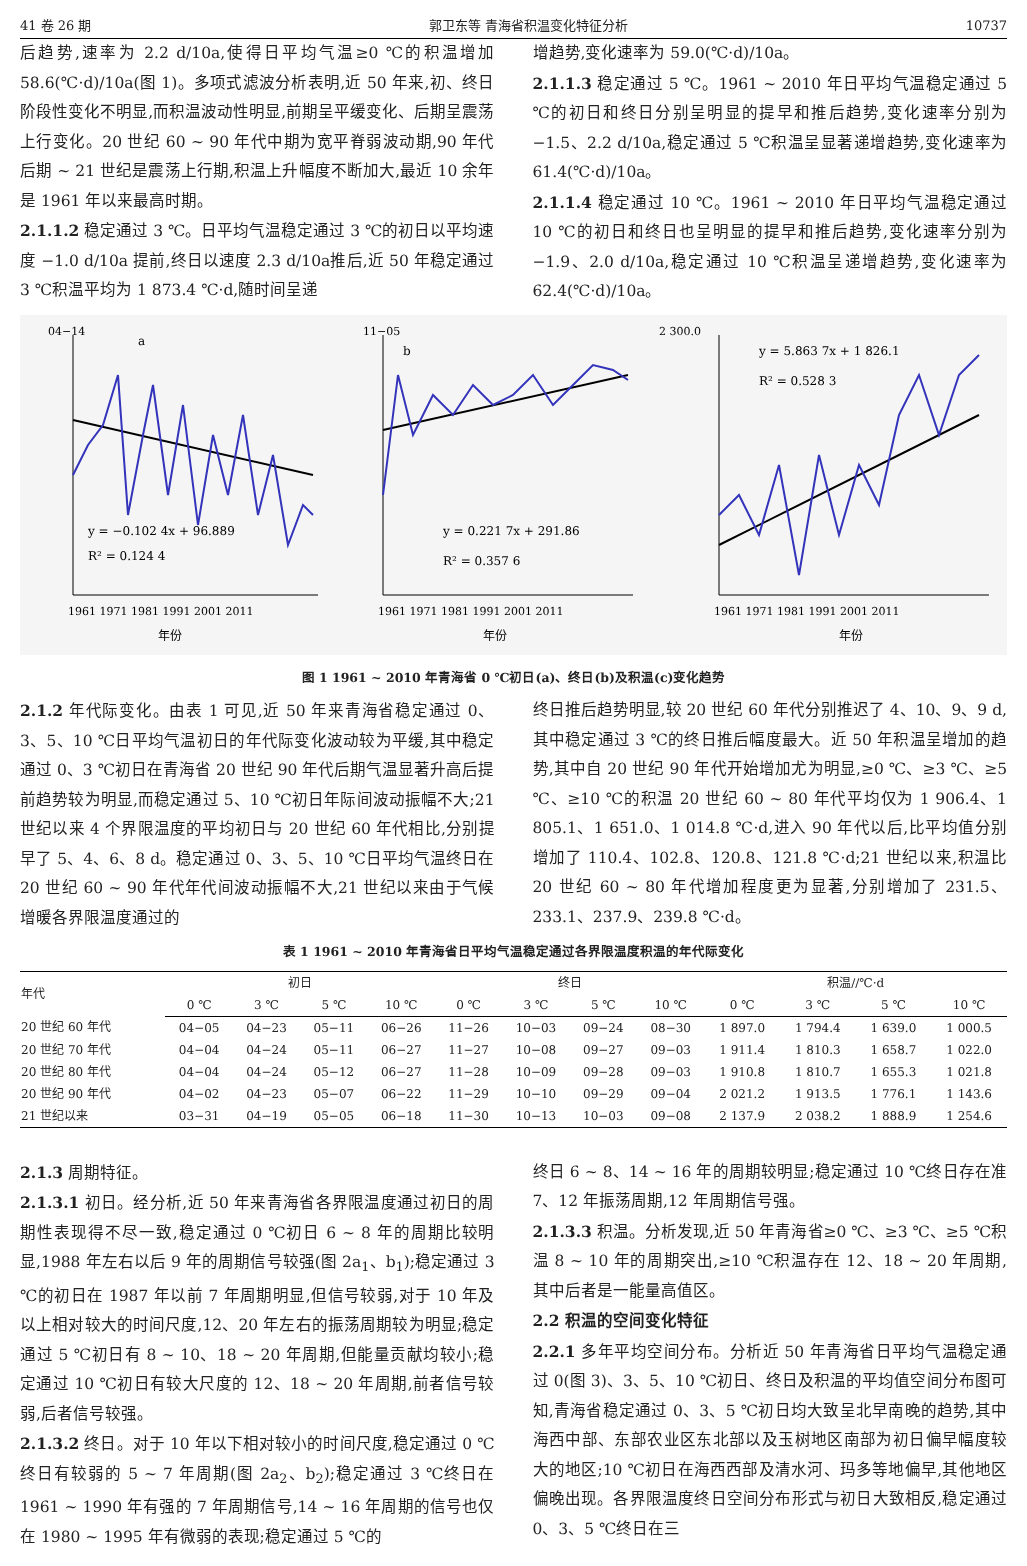41 卷 26 期 郭卫东等 青海省积温变化特征分析 10737
后趋势,速率为 2.2 d/10a,使得日平均气温≥0 ℃的积温增加 58.6(℃·d)/10a(图 1)。多项式滤波分析表明,近 50 年来,初、终日阶段性变化不明显,而积温波动性明显,前期呈平缓变化、后期呈震荡上行变化。20 世纪 60 ~ 90 年代中期为宽平脊弱波动期,90 年代后期 ~ 21 世纪是震荡上行期,积温上升幅度不断加大,最近 10 余年是 1961 年以来最高时期。
2.1.1.2 稳定通过 3 ℃。日平均气温稳定通过 3 ℃的初日以平均速度 −1.0 d/10a 提前,终日以速度 2.3 d/10a推后,近 50 年稳定通过 3 ℃积温平均为 1 873.4 ℃·d,随时间呈递
增趋势,变化速率为 59.0(℃·d)/10a。
2.1.1.3 稳定通过 5 ℃。1961 ~ 2010 年日平均气温稳定通过 5 ℃的初日和终日分别呈明显的提早和推后趋势,变化速率分别为 −1.5、2.2 d/10a,稳定通过 5 ℃积温呈显著递增趋势,变化速率为 61.4(℃·d)/10a。
2.1.1.4 稳定通过 10 ℃。1961 ~ 2010 年日平均气温稳定通过 10 ℃的初日和终日也呈明显的提早和推后趋势,变化速率分别为 −1.9、2.0 d/10a,稳定通过 10 ℃积温呈递增趋势,变化速率为 62.4(℃·d)/10a。
a
y = −0.102 4x + 96.889
R² = 0.124 4
04−14
1961 1971 1981 1991 2001 2011
年份
b
y = 0.221 7x + 291.86
R² = 0.357 6
11−05
1961 1971 1981 1991 2001 2011
年份
y = 5.863 7x + 1 826.1
R² = 0.528 3
2 300.0
1961 1971 1981 1991 2001 2011
年份
图 1 1961 ~ 2010 年青海省 0 ℃初日(a)、终日(b)及积温(c)变化趋势
2.1.2 年代际变化。由表 1 可见,近 50 年来青海省稳定通过 0、3、5、10 ℃日平均气温初日的年代际变化波动较为平缓,其中稳定通过 0、3 ℃初日在青海省 20 世纪 90 年代后期气温显著升高后提前趋势较为明显,而稳定通过 5、10 ℃初日年际间波动振幅不大;21 世纪以来 4 个界限温度的平均初日与 20 世纪 60 年代相比,分别提早了 5、4、6、8 d。稳定通过 0、3、5、10 ℃日平均气温终日在 20 世纪 60 ~ 90 年代年代间波动振幅不大,21 世纪以来由于气候增暖各界限温度通过的
终日推后趋势明显,较 20 世纪 60 年代分别推迟了 4、10、9、9 d,其中稳定通过 3 ℃的终日推后幅度最大。近 50 年积温呈增加的趋势,其中自 20 世纪 90 年代开始增加尤为明显,≥0 ℃、≥3 ℃、≥5 ℃、≥10 ℃的积温 20 世纪 60 ~ 80 年代平均仅为 1 906.4、1 805.1、1 651.0、1 014.8 ℃·d,进入 90 年代以后,比平均值分别增加了 110.4、102.8、120.8、121.8 ℃·d;21 世纪以来,积温比 20 世纪 60 ~ 80 年代增加程度更为显著,分别增加了 231.5、233.1、237.9、239.8 ℃·d。
表 1 1961 ~ 2010 年青海省日平均气温稳定通过各界限温度积温的年代际变化
| 年代 | 初日 | | | | 终日 | | | | 积温//℃·d | | | |
| --- | --- | --- | --- | --- | --- | --- | --- | --- | --- | --- | --- | --- |
| | 0 ℃ | 3 ℃ | 5 ℃ | 10 ℃ | 0 ℃ | 3 ℃ | 5 ℃ | 10 ℃ | 0 ℃ | 3 ℃ | 5 ℃ | 10 ℃ |
| 20 世纪 60 年代 | 04−05 | 04−23 | 05−11 | 06−26 | 11−26 | 10−03 | 09−24 | 08−30 | 1 897.0 | 1 794.4 | 1 639.0 | 1 000.5 |
| 20 世纪 70 年代 | 04−04 | 04−24 | 05−11 | 06−27 | 11−27 | 10−08 | 09−27 | 09−03 | 1 911.4 | 1 810.3 | 1 658.7 | 1 022.0 |
| 20 世纪 80 年代 | 04−04 | 04−24 | 05−12 | 06−27 | 11−28 | 10−09 | 09−28 | 09−03 | 1 910.8 | 1 810.7 | 1 655.3 | 1 021.8 |
| 20 世纪 90 年代 | 04−02 | 04−23 | 05−07 | 06−22 | 11−29 | 10−10 | 09−29 | 09−04 | 2 021.2 | 1 913.5 | 1 776.1 | 1 143.6 |
| 21 世纪以来 | 03−31 | 04−19 | 05−05 | 06−18 | 11−30 | 10−13 | 10−03 | 09−08 | 2 137.9 | 2 038.2 | 1 888.9 | 1 254.6 |
2.1.3 周期特征。
2.1.3.1 初日。经分析,近 50 年来青海省各界限温度通过初日的周期性表现得不尽一致,稳定通过 0 ℃初日 6 ~ 8 年的周期比较明显,1988 年左右以后 9 年的周期信号较强(图 2a<sub>1</sub>、b<sub>1</sub>);稳定通过 3 ℃的初日在 1987 年以前 7 年周期明显,但信号较弱,对于 10 年及以上相对较大的时间尺度,12、20 年左右的振荡周期较为明显;稳定通过 5 ℃初日有 8 ~ 10、18 ~ 20 年周期,但能量贡献均较小;稳定通过 10 ℃初日有较大尺度的 12、18 ~ 20 年周期,前者信号较弱,后者信号较强。
2.1.3.2 终日。对于 10 年以下相对较小的时间尺度,稳定通过 0 ℃终日有较弱的 5 ~ 7 年周期(图 2a<sub>2</sub>、b<sub>2</sub>);稳定通过 3 ℃终日在 1961 ~ 1990 年有强的 7 年周期信号,14 ~ 16 年周期的信号也仅在 1980 ~ 1995 年有微弱的表现;稳定通过 5 ℃的
终日 6 ~ 8、14 ~ 16 年的周期较明显;稳定通过 10 ℃终日存在准 7、12 年振荡周期,12 年周期信号强。
2.1.3.3 积温。分析发现,近 50 年青海省≥0 ℃、≥3 ℃、≥5 ℃积温 8 ~ 10 年的周期突出,≥10 ℃积温存在 12、18 ~ 20 年周期,其中后者是一能量高值区。
2.2 积温的空间变化特征
2.2.1 多年平均空间分布。分析近 50 年青海省日平均气温稳定通过 0(图 3)、3、5、10 ℃初日、终日及积温的平均值空间分布图可知,青海省稳定通过 0、3、5 ℃初日均大致呈北早南晚的趋势,其中海西中部、东部农业区东北部以及玉树地区南部为初日偏早幅度较大的地区;10 ℃初日在海西西部及清水河、玛多等地偏早,其他地区偏晚出现。各界限温度终日空间分布形式与初日大致相反,稳定通过 0、3、5 ℃终日在三